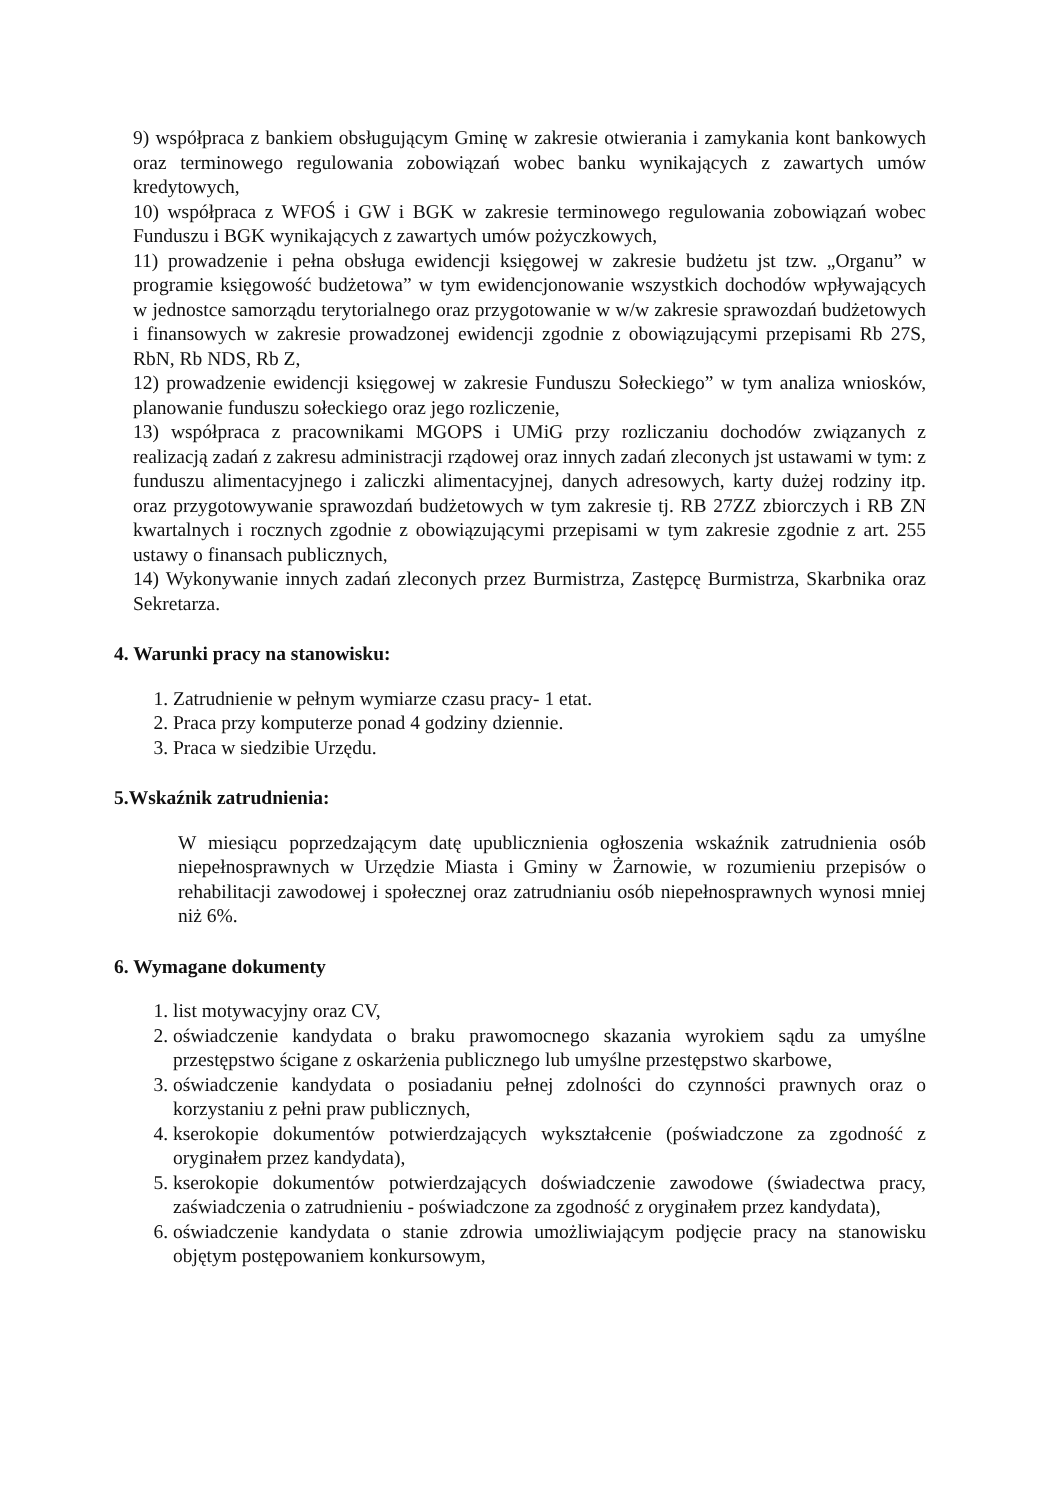9) współpraca z bankiem obsługującym Gminę w zakresie otwierania i zamykania kont bankowych oraz terminowego regulowania zobowiązań wobec banku wynikających z zawartych umów kredytowych,
10) współpraca z WFOŚ i GW i BGK w zakresie terminowego regulowania zobowiązań wobec Funduszu i BGK wynikających z zawartych umów pożyczkowych,
11) prowadzenie i pełna obsługa ewidencji księgowej w zakresie budżetu jst tzw. „Organu” w programie księgowość budżetowa” w tym ewidencjonowanie wszystkich dochodów wpływających w jednostce samorządu terytorialnego oraz przygotowanie w w/w zakresie sprawozdań budżetowych i finansowych w zakresie prowadzonej ewidencji zgodnie z obowiązującymi przepisami Rb 27S, RbN, Rb NDS, Rb Z,
12) prowadzenie ewidencji księgowej w zakresie Funduszu Sołeckiego” w tym analiza wniosków, planowanie funduszu sołeckiego oraz jego rozliczenie,
13) współpraca z pracownikami MGOPS i UMiG przy rozliczaniu dochodów związanych z realizacją zadań z zakresu administracji rządowej oraz innych zadań zleconych jst ustawami w tym: z funduszu alimentacyjnego i zaliczki alimentacyjnej, danych adresowych, karty dużej rodziny itp. oraz przygotowywanie sprawozdań budżetowych w tym zakresie tj. RB 27ZZ zbiorczych i RB ZN kwartalnych i rocznych zgodnie z obowiązującymi przepisami w tym zakresie zgodnie z art. 255 ustawy o finansach publicznych,
14) Wykonywanie innych zadań zleconych przez Burmistrza, Zastępcę Burmistrza, Skarbnika oraz Sekretarza.
4. Warunki pracy na stanowisku:
1. Zatrudnienie w pełnym wymiarze czasu pracy- 1 etat.
2. Praca przy komputerze ponad 4 godziny dziennie.
3. Praca w siedzibie Urzędu.
5.Wskaźnik zatrudnienia:
W miesiącu poprzedzającym datę upublicznienia ogłoszenia wskaźnik zatrudnienia osób niepełnosprawnych w Urzędzie Miasta i Gminy w Żarnowie, w rozumieniu przepisów o rehabilitacji zawodowej i społecznej oraz zatrudnianiu osób niepełnosprawnych wynosi mniej niż 6%.
6. Wymagane dokumenty
1. list motywacyjny oraz CV,
2. oświadczenie kandydata o braku prawomocnego skazania wyrokiem sądu za umyślne przestępstwo ścigane z oskarżenia publicznego lub umyślne przestępstwo skarbowe,
3. oświadczenie kandydata o posiadaniu pełnej zdolności do czynności prawnych oraz o korzystaniu z pełni praw publicznych,
4. kserokopie dokumentów potwierdzających wykształcenie (poświadczone za zgodność z oryginałem przez kandydata),
5. kserokopie dokumentów potwierdzających doświadczenie zawodowe (świadectwa pracy, zaświadczenia o zatrudnieniu - poświadczone za zgodność z oryginałem przez kandydata),
6. oświadczenie kandydata o stanie zdrowia umożliwiającym podjęcie pracy na stanowisku objętym postępowaniem konkursowym,